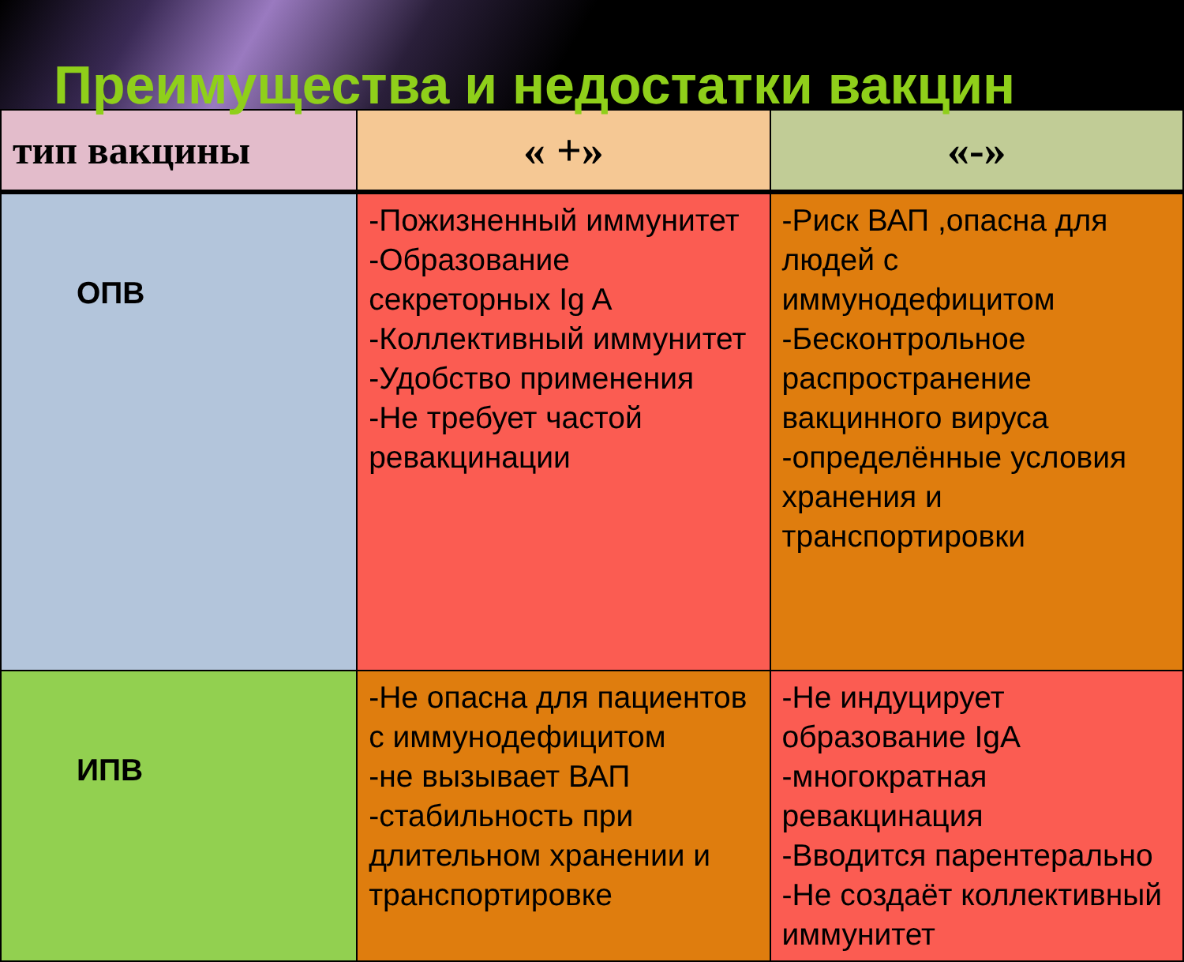Преимущества и недостатки вакцин
| тип вакцины | « +» | «-» |
| --- | --- | --- |
| ОПВ | -Пожизненный иммунитет -Образование секреторных Ig A -Коллективный иммунитет -Удобство применения -Не требует частой ревакцинации | -Риск ВАП ,опасна для людей с иммунодефицитом -Бесконтрольное распространение вакцинного вируса -определённые условия хранения и транспортировки |
| ИПВ | -Не опасна для пациентов с иммунодефицитом -не вызывает ВАП -стабильность при длительном хранении и транспортировке | -Не индуцирует образование IgA -многократная ревакцинация -Вводится парентерально -Не создаёт коллективный иммунитет |